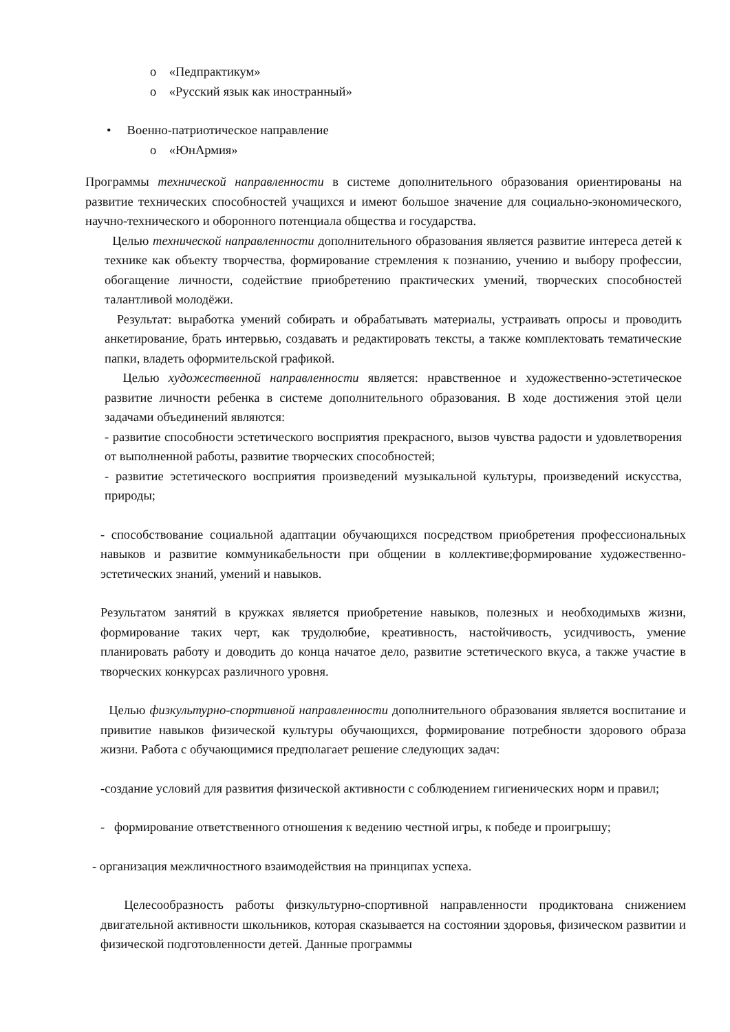o «Педпрактикум»
o «Русский язык как иностранный»
• Военно-патриотическое направление
o «ЮнАрмия»
Программы технической направленности в системе дополнительного образования ориентированы на развитие технических способностей учащихся и имеют большое значение для социально-экономического, научно-технического и оборонного потенциала общества и государства.
Целью технической направленности дополнительного образования является развитие интереса детей к технике как объекту творчества, формирование стремления к познанию, учению и выбору профессии, обогащение личности, содействие приобретению практических умений, творческих способностей талантливой молодёжи.
Результат: выработка умений собирать и обрабатывать материалы, устраивать опросы и проводить анкетирование, брать интервью, создавать и редактировать тексты, а также комплектовать тематические папки, владеть оформительской графикой.
Целью художественной направленности является: нравственное и художественно-эстетическое развитие личности ребенка в системе дополнительного образования. В ходе достижения этой цели задачами объединений являются:
- развитие способности эстетического восприятия прекрасного, вызов чувства радости и удовлетворения от выполненной работы, развитие творческих способностей;
- развитие эстетического восприятия произведений музыкальной культуры, произведений искусства, природы;
- способствование социальной адаптации обучающихся посредством приобретения профессиональных навыков и развитие коммуникабельности при общении в коллективе;формирование художественно-эстетических знаний, умений и навыков.
Результатом занятий в кружках является приобретение навыков, полезных и необходимыхв жизни, формирование таких черт, как трудолюбие, креативность, настойчивость, усидчивость, умение планировать работу и доводить до конца начатое дело, развитие эстетического вкуса, а также участие в творческих конкурсах различного уровня.
Целью физкультурно-спортивной направленности дополнительного образования является воспитание и привитие навыков физической культуры обучающихся, формирование потребности здорового образа жизни. Работа с обучающимися предполагает решение следующих задач:
-создание условий для развития физической активности с соблюдением гигиенических норм и правил;
- формирование ответственного отношения к ведению честной игры, к победе и проигрышу;
- организация межличностного взаимодействия на принципах успеха.
Целесообразность работы физкультурно-спортивной направленности продиктована снижением двигательной активности школьников, которая сказывается на состоянии здоровья, физическом развитии и физической подготовленности детей. Данные программы